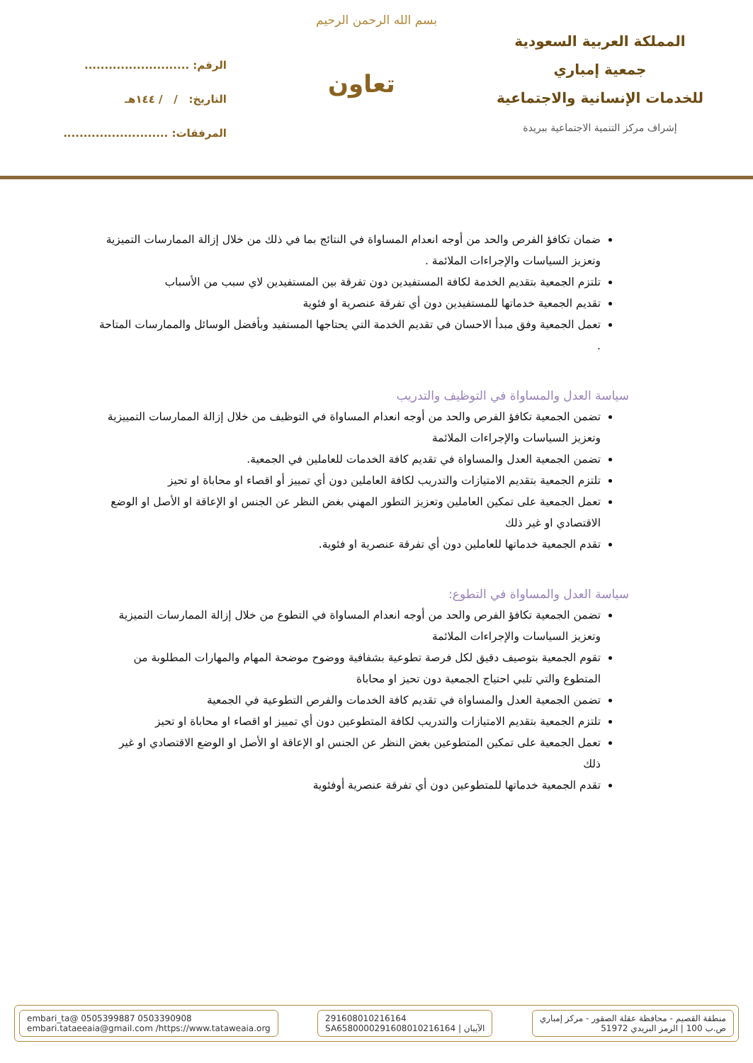بسم الله الرحمن الرحيم
المملكة العربية السعودية
جمعية إمباري
للخدمات الإنسانية والاجتماعية
إشراف مركز التنمية الاجتماعية ببريدة
تعاون
الرقم: ..........................
التاريخ: / / ١٤٤هـ
المرفقات: ..........................
ضمان تكافؤ الفرص والحد من أوجه انعدام المساواة في النتائج بما في ذلك من خلال إزالة الممارسات التميزية وتعزيز السياسات والإجراءات الملائمة .
تلتزم الجمعية بتقديم الخدمة لكافة المستفيدين دون تفرقة بين المستفيدين لاي سبب من الأسباب
تقديم الجمعية خدماتها للمستفيدين دون أي تفرقة عنصرية او فئوية
تعمل الجمعية وفق مبدأ الاحسان في تقديم الخدمة التي يحتاجها المستفيد وبأفضل الوسائل والممارسات المتاحة .
سياسة العدل والمساواة في التوظيف والتدريب
تضمن الجمعية تكافؤ الفرص والحد من أوجه انعدام المساواة في التوظيف من خلال إزالة الممارسات التمييزية وتعزيز السياسات والإجراءات الملائمة
تضمن الجمعية العدل والمساواة في تقديم كافة الخدمات للعاملين في الجمعية.
تلتزم الجمعية بتقديم الامتيازات والتدريب لكافة العاملين دون أي تمييز أو اقصاء او محاباة او تحيز
تعمل الجمعية على تمكين العاملين وتعزيز التطور المهني بغض النظر عن الجنس او الإعاقة او الأصل او الوضع الاقتصادي او غير ذلك
تقدم الجمعية خدماتها للعاملين دون أي تفرقة عنصرية او فئوية.
سياسة العدل والمساواة في التطوع:
تضمن الجمعية تكافؤ الفرص والحد من أوجه انعدام المساواة في التطوع من خلال إزالة الممارسات التميزية وتعزيز السياسات والإجراءات الملائمة
تقوم الجمعية بتوصيف دقيق لكل فرصة تطوعية بشفافية ووضوح موضحة المهام والمهارات المطلوبة من المتطوع والتي تلبي احتياج الجمعية دون تحيز او محاباة
تضمن الجمعية العدل والمساواة في تقديم كافة الخدمات والفرص التطوعية في الجمعية
تلتزم الجمعية بتقديم الامتيازات والتدريب لكافة المتطوعين دون أي تمييز او اقصاء او محاباة او تحيز
تعمل الجمعية على تمكين المتطوعين بغض النظر عن الجنس او الإعاقة او الأصل او الوضع الاقتصادي او غير ذلك
تقدم الجمعية خدماتها للمتطوعين دون أي تفرقة عنصرية أوفئوية
منطقة القصيم - محافظة عقلة الصقور - مركز إمباري
ص.ب 100 | الرمز البريدي 51972
291608010216164
SA6580000291608010216164 | الآيبان
embari_ta@ 0505399887 0503390908
embari.tataeeaia@gmail.com /https://www.tataweaia.org